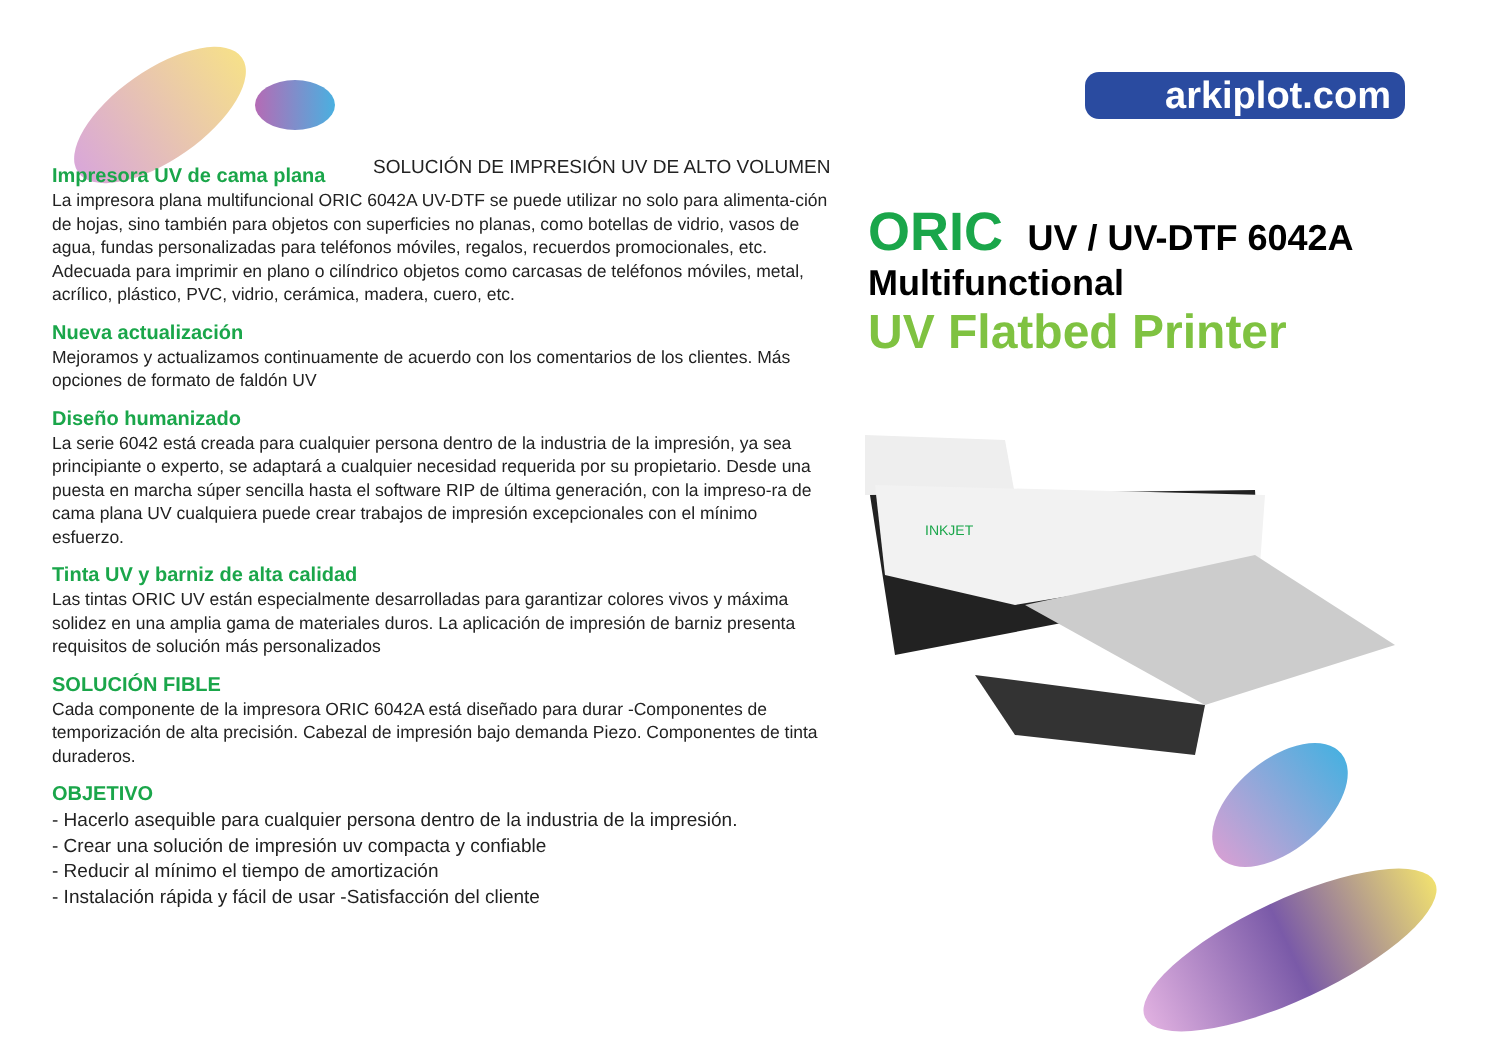arkiplot.com
SOLUCIÓN DE IMPRESIÓN UV DE ALTO VOLUMEN
Impresora UV de cama plana
La impresora plana multifuncional ORIC 6042A UV-DTF se puede utilizar no solo para alimenta-ción de hojas, sino también para objetos con superficies no planas, como botellas de vidrio, vasos de agua, fundas personalizadas para teléfonos móviles, regalos, recuerdos promocionales, etc. Adecuada para imprimir en plano o cilíndrico objetos como carcasas de teléfonos móviles, metal, acrílico, plástico, PVC, vidrio, cerámica, madera, cuero, etc.
Nueva actualización
Mejoramos y actualizamos continuamente de acuerdo con los comentarios de los clientes. Más opciones de formato de faldón UV
Diseño humanizado
La serie 6042 está creada para cualquier persona dentro de la industria de la impresión, ya sea principiante o experto, se adaptará a cualquier necesidad requerida por su propietario. Desde una puesta en marcha súper sencilla hasta el software RIP de última generación, con la impreso-ra de cama plana UV cualquiera puede crear trabajos de impresión excepcionales con el mínimo esfuerzo.
Tinta UV y barniz de alta calidad
Las tintas ORIC UV están especialmente desarrolladas para garantizar colores vivos y máxima solidez en una amplia gama de materiales duros. La aplicación de impresión de barniz presenta requisitos de solución más personalizados
SOLUCIÓN FIBLE
Cada componente de la impresora ORIC 6042A está diseñado para durar -Componentes de temporización de alta precisión. Cabezal de impresión bajo demanda Piezo. Componentes de tinta duraderos.
OBJETIVO
- Hacerlo asequible para cualquier persona dentro de la industria de la impresión.
- Crear una solución de impresión uv compacta y confiable
- Reducir al mínimo el tiempo de amortización
- Instalación rápida y fácil de usar -Satisfacción del cliente
ORIC UV / UV-DTF 6042A
Multifunctional
UV Flatbed Printer
INKJET